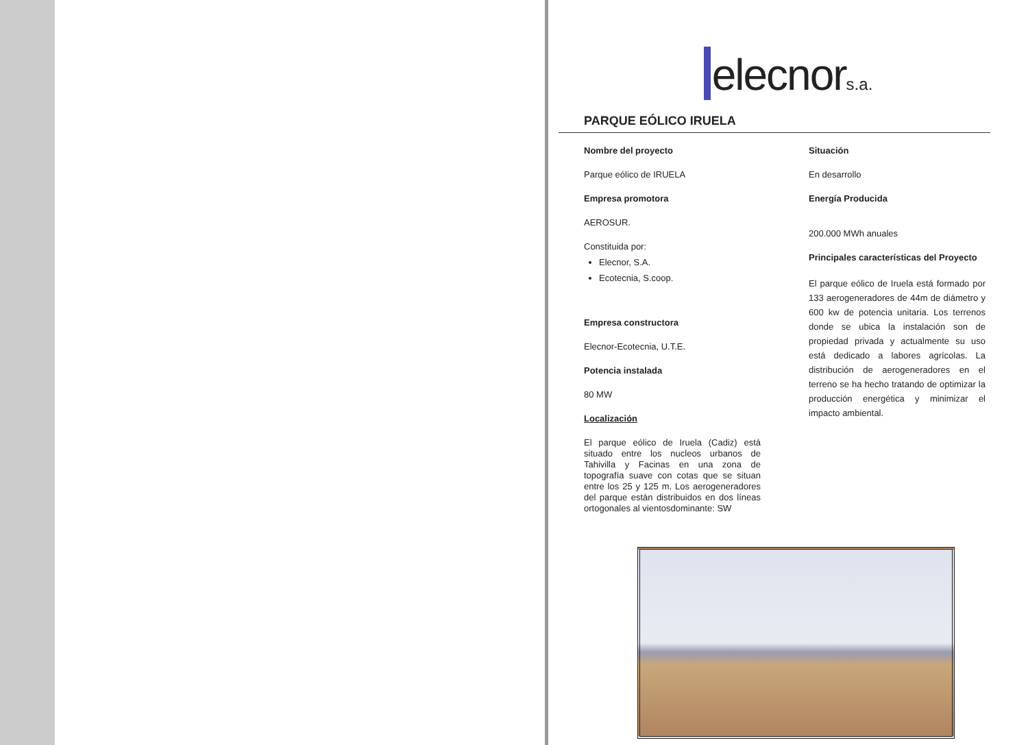elecnors.a.
PARQUE EÓLICO IRUELA
Nombre del proyecto
Parque eólico de IRUELA
Empresa promotora
AEROSUR.
Constituida por:
Elecnor, S.A.
Ecotecnia, S.coop.
Empresa constructora
Elecnor-Ecotecnia, U.T.E.
Potencia instalada
80 MW
Localización
El parque eólico de Iruela (Cadiz) está situado entre los nucleos urbanos de Tahivilla y Facinas en una zona de topografía suave con cotas que se situan entre los 25 y 125 m. Los aerogeneradores del parque están distribuidos en dos líneas ortogonales al vientosdominante: SW
Situación
En desarrollo
Energía Producida
200.000 MWh anuales
Principales características del Proyecto
El parque eólico de Iruela está formado por 133 aerogeneradores de 44m de diámetro y 600 kw de potencia unitaria. Los terrenos donde se ubica la instalación son de propiedad privada y actualmente su uso está dedicado a labores agrícolas. La distribución de aerogeneradores en el terreno se ha hecho tratando de optimizar la producción energética y minimizar el impacto ambiental.